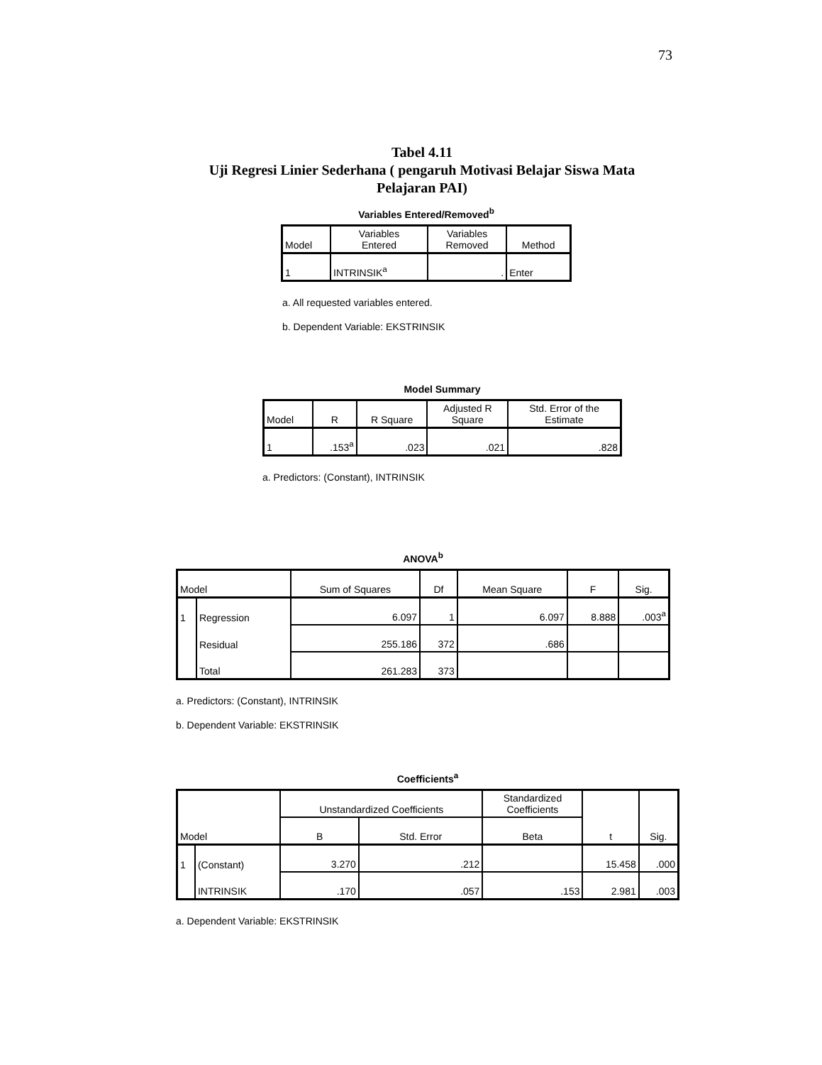73
Tabel 4.11
Uji Regresi Linier Sederhana ( pengaruh Motivasi Belajar Siswa Mata Pelajaran PAI)
Variables Entered/Removed<sup>b</sup>
| Model | Variables Entered | Variables Removed | Method |
| --- | --- | --- | --- |
| 1 | INTRINSIK<sup>a</sup> | . | Enter |
a. All requested variables entered.
b. Dependent Variable: EKSTRINSIK
Model Summary
| Model | R | R Square | Adjusted R Square | Std. Error of the Estimate |
| --- | --- | --- | --- | --- |
| 1 | .153<sup>a</sup> | .023 | .021 | .828 |
a. Predictors: (Constant), INTRINSIK
ANOVA<sup>b</sup>
| Model | | Sum of Squares | Df | Mean Square | F | Sig. |
| --- | --- | --- | --- | --- | --- | --- |
| 1 | Regression | 6.097 | 1 | 6.097 | 8.888 | .003<sup>a</sup> |
| | Residual | 255.186 | 372 | .686 | | |
| | Total | 261.283 | 373 | | | |
a. Predictors: (Constant), INTRINSIK
b. Dependent Variable: EKSTRINSIK
Coefficients<sup>a</sup>
| Model | | Unstandardized Coefficients | | Standardized Coefficients | t | Sig. |
| --- | --- | --- | --- | --- | --- | --- |
| | | B | Std. Error | Beta | | |
| 1 | (Constant) | 3.270 | .212 | | 15.458 | .000 |
| | INTRINSIK | .170 | .057 | .153 | 2.981 | .003 |
a. Dependent Variable: EKSTRINSIK